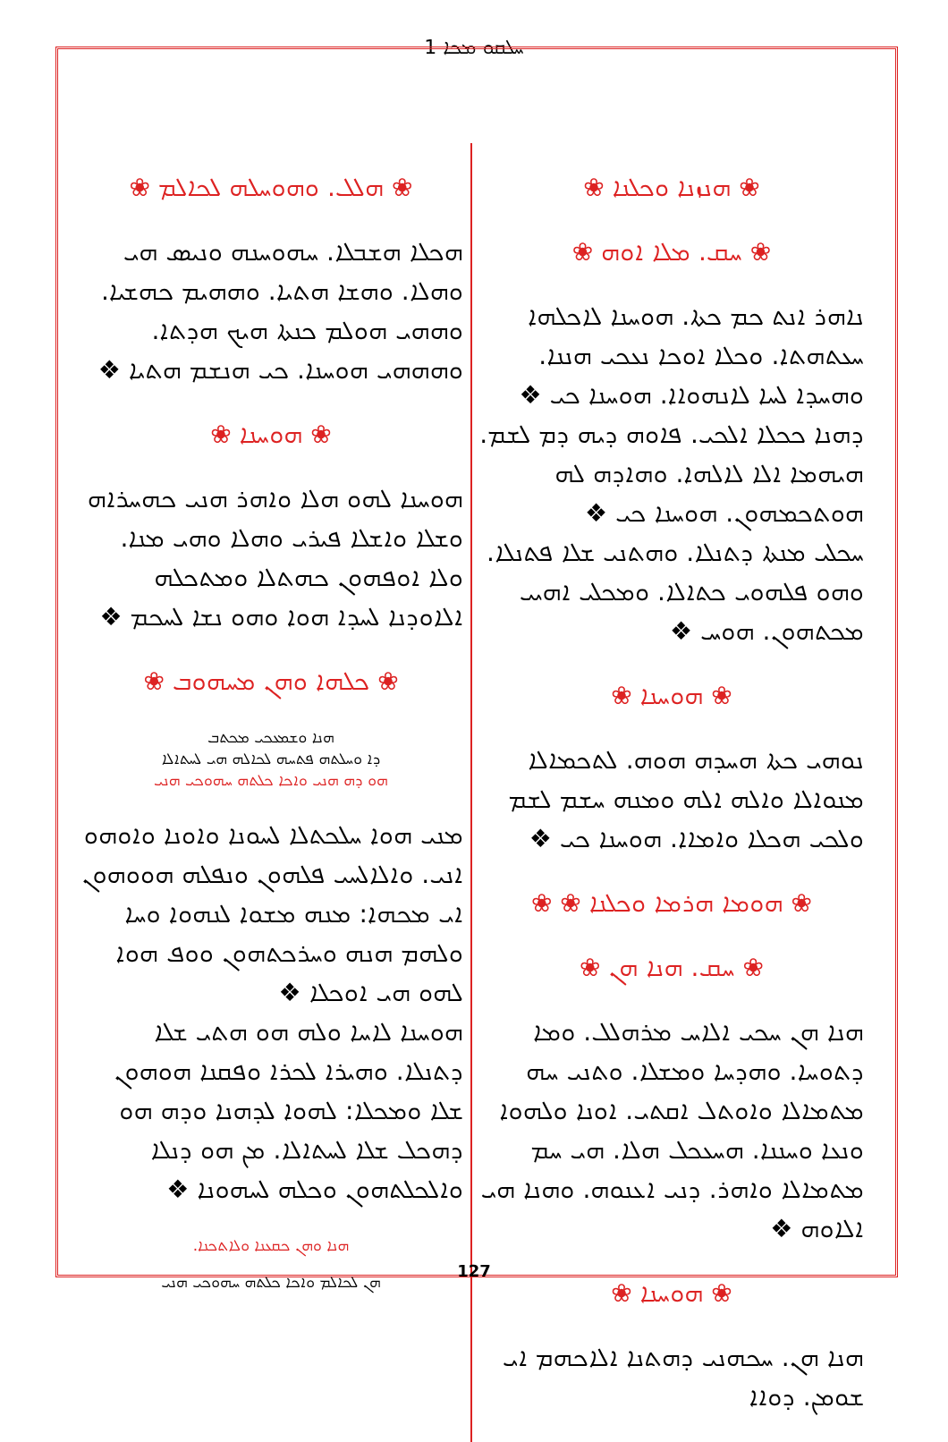ܚܠܩܘ ܡܟܐ 1
❀ ܗܠܠ. ܘܗܘܚܠܗ ܠܟܐܠܡ ❀
ܗܟܠܐ ܗܫܒܠܐ. ܚܗܘܚܢܗ ܘܢܝܣ ܗܝ ܘܗܠܐ. ܘܗܫܐ ܗܬܝܐ. ܘܗܗܝܡ ܟܗܫܝܐ. ܘܗܗܝ ܗܘܠܡ ܟܢܬܐ ܗܝܟ ܗܕܬܐ. ܘܗܗܗܝ ܗܘܚܢܐ. ܟܝ ܗܢܫܡ ܗܬܝܐ ❖
❀ ܗܘܚܢܐ ❀
ܗܘܚܢܐ ܠܗܘ ܗܠܐ ܘܐܗܪ ܗܢܝ ܟܗܚܪܐܗ ܘܫܠܐ ܘܐܫܠܐ ܦܝܪܝ ܘܗܠܐ ܘܗܝ ܡܢܐ. ܘܠܐ ܐܘܦܗܘܢ ܟܗܬܠܐ ܘܡܬܟܠܗ ܐܠܐܘܕܢܐ ܠܚܕܐ ܗܘܐ ܘܗܘ ܢܫܐ ܠܚܟܡ ❖
❀ ܟܠܗܐ ܘܗܢ ܡܚܗܘܒ ❀
ܗܢܐ ܘܫܡܥܟܝ ܡܟܬܒ
ܕܐ ܘܚܠܬܗ ܦܬܚܗ ܠܟܐܠܗ ܗܝ ܠܚܬܐܠܐ
ܗܘ ܕܗ ܗܢܝ ܘܐܟܐ ܟܠܬܗ ܚܗܘܟܝ ܗܢܝ
ܡܢܝ ܗܘܐ ܚܠܟܬܠܐ ܠܚܘܢܐ ܘܐܘܢܐ ܘܐܘܗܘ ܐܢܝ. ܘܐܠܐܠܚܝ ܦܠܗܘܢ ܘܢܦܠܗ ܗܘܘܗܘܢ ܐܝ ܡܟܗܐ: ܡܢܗ ܡܫܘܐ ܠܢܗܘܐ ܘܚܐ ܘܠܗܡ ܗܢܗ ܘܚܪܟܬܗܘܢ ܘܘܦ ܗܘܐ ܠܗܘ ܗܝ ܐܘܟܠܐ ❖
ܗܘܚܢܐ ܠܐܚܐ ܘܠܗ ܗܘ ܗܬܝ ܫܠܐ ܕܬܢܠܐ. ܘܗܝܪܐ ܠܟܪܐ ܘܦܩܢܐ ܗܘܗܘܢ ܫܠܐ ܘܡܟܠܐ: ܠܗܘܐ ܠܕܗܢܐ ܘܕܗ ܗܘ ܕܗܟܠ ܫܠܐ ܠܚܬܐܠܐ. ܡܢ ܗܘ ܕܢܠܐ ܘܐܠܟܠܬܗܘܢ ܘܟܠܗ ܠܚܗܘܢܐ ❖
ܗܢܐ ܘܗܢ ܟܩܥܢܐ ܘܠܐܬܟܢܐ.
ܗܢ ܠܟܐܠܡ ܘܐܟܐ ܟܠܬܗ ܚܗܘܟܝ ܗܢܝ
❀ ܗܢܙܢܐ ܘܟܠܢܐ ❀
❀ ܚܩ. ܡܠܐ ܐܘܗ ❀
ܢܐܗܪ ܐܢܬ ܟܡ ܟܬܐ. ܗܘܚܢܐ ܠܐܟܠܗܐ ܚܥܬܗܬܐ. ܘܟܠܐ ܐܘܟܐ ܢܥܟܝ ܗܢܢܐ. ܘܗܚܕܐ ܠܚܐ ܠܐܢܗܘܐܐ. ܗܘܚܢܐ ܟܝ ❖
ܕܗܢܐ ܟܟܠܐ ܐܠܟܝ. ܦܐܘܗ ܕܝܗ ܕܡ ܠܫܡ. ܗܝܗܡܐ ܐܠܐ ܠܐܠܗܐ. ܘܗܐܕܗ ܠܗ ܗܘܬܟܡܗܘܢ. ܗܘܚܢܐ ܟܝ ❖
ܚܟܠܝ ܡܢܬܐ ܕܬܢܠܐ. ܘܗܬܢܝ ܫܠܐ ܦܬܢܠܐ. ܘܗܘ ܦܠܗܘܝ ܟܬܐܠܐ. ܘܡܟܠܝ ܐܗܝܝ ܡܟܬܗܘܢ. ܗܘܚ ❖
❀ ܗܘܚܢܐ ❀
ܢܘܗܝ ܟܬܐ ܗܚܕܗ ܗܘܗ. ܠܬܟܡܐܠܐ ܡܢܘܐܠܐ ܘܐܠܗ ܐܠܗ ܘܡܢܗ ܚܫܡ ܠܫܡ ܘܠܟܝ ܗܟܠܐ ܘܐܡܐܐ. ܗܘܚܢܐ ܟܝ ❖
❀ ܗܘܡܐ ܗܪܡܐ ܘܟܠܢܐ ❀ ❀
❀ ܚܩ. ܗܢܐ ܗܢ ❀
ܗܢܐ ܗܢ ܚܟܝ ܐܠܐܚ ܡܪܗܠܠ. ܘܡܐ ܕܬܘܚܐ. ܘܗܕܚܐ ܘܡܫܠܐ. ܘܬܢܝ ܚܗ ܡܬܡܐܠܐ ܘܐܘܬܠ ܐܩܬܝ. ܐܘܢܐ ܘܠܗܘܐ ܘܢܥܐ ܘܚܢܢܐ. ܗܚܥܟܠ ܗܠܐ. ܗܝ ܚܡ ܡܬܡܐܠܐ ܘܐܗܪ. ܕܢܝ ܐܥܢܘܗ. ܘܗܢܐ ܗܝ ܐܠܐܘܗ ❖
❀ ܗܘܚܢܐ ❀
ܗܢܐ ܗܢ. ܚܟܗܢܝ ܕܗܬܢܐ ܐܠܐܟܗܡ ܐܝ ܫܘܡܢ. ܕܘܐܐ
127